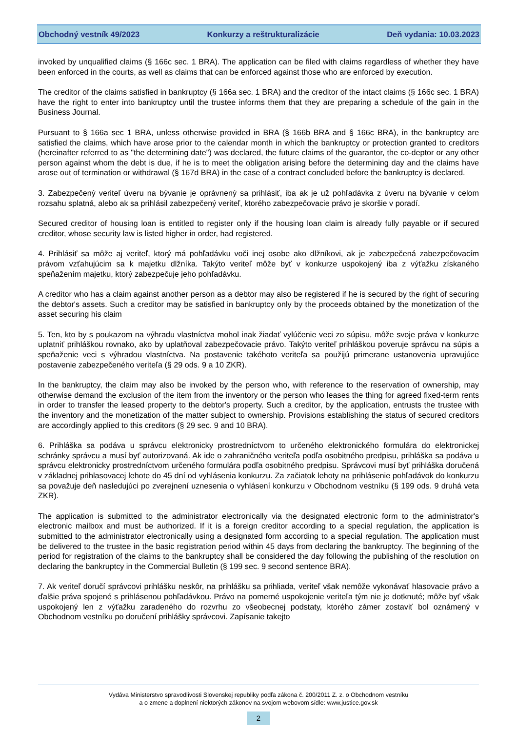Obchodný vestník 49/2023 Konkurzy a reštrukturalizácie Deň vydania: 10.03.2023
invoked by unqualified claims (§ 166c sec. 1 BRA). The application can be filed with claims regardless of whether they have been enforced in the courts, as well as claims that can be enforced against those who are enforced by execution.
The creditor of the claims satisfied in bankruptcy (§ 166a sec. 1 BRA) and the creditor of the intact claims (§ 166c sec. 1 BRA) have the right to enter into bankruptcy until the trustee informs them that they are preparing a schedule of the gain in the Business Journal.
Pursuant to § 166a sec 1 BRA, unless otherwise provided in BRA (§ 166b BRA and § 166c BRA), in the bankruptcy are satisfied the claims, which have arose prior to the calendar month in which the bankruptcy or protection granted to creditors (hereinafter referred to as "the determining date") was declared, the future claims of the guarantor, the co-deptor or any other person against whom the debt is due, if he is to meet the obligation arising before the determining day and the claims have arose out of termination or withdrawal (§ 167d BRA) in the case of a contract concluded before the bankruptcy is declared.
3. Zabezpečený veriteľ úveru na bývanie je oprávnený sa prihlásiť, iba ak je už pohľadávka z úveru na bývanie v celom rozsahu splatná, alebo ak sa prihlásil zabezpečený veriteľ, ktorého zabezpečovacie právo je skoršie v poradí.
Secured creditor of housing loan is entitled to register only if the housing loan claim is already fully payable or if secured creditor, whose security law is listed higher in order, had registered.
4. Prihlásiť sa môže aj veriteľ, ktorý má pohľadávku voči inej osobe ako dlžníkovi, ak je zabezpečená zabezpečovacím právom vzťahujúcim sa k majetku dlžníka. Takýto veriteľ môže byť v konkurze uspokojený iba z výťažku získaného speňažením majetku, ktorý zabezpečuje jeho pohľadávku.
A creditor who has a claim against another person as a debtor may also be registered if he is secured by the right of securing the debtor's assets. Such a creditor may be satisfied in bankruptcy only by the proceeds obtained by the monetization of the asset securing his claim
5. Ten, kto by s poukazom na výhradu vlastníctva mohol inak žiadať vylúčenie veci zo súpisu, môže svoje práva v konkurze uplatniť prihláškou rovnako, ako by uplatňoval zabezpečovacie právo. Takýto veriteľ prihláškou poveruje správcu na súpis a speňaženie veci s výhradou vlastníctva. Na postavenie takéhoto veriteľa sa použijú primerane ustanovenia upravujúce postavenie zabezpečeného veriteľa (§ 29 ods. 9 a 10 ZKR).
In the bankruptcy, the claim may also be invoked by the person who, with reference to the reservation of ownership, may otherwise demand the exclusion of the item from the inventory or the person who leases the thing for agreed fixed-term rents in order to transfer the leased property to the debtor's property. Such a creditor, by the application, entrusts the trustee with the inventory and the monetization of the matter subject to ownership. Provisions establishing the status of secured creditors are accordingly applied to this creditors (§ 29 sec. 9 and 10 BRA).
6. Prihláška sa podáva u správcu elektronicky prostredníctvom to určeného elektronického formulára do elektronickej schránky správcu a musí byť autorizovaná. Ak ide o zahraničného veriteľa podľa osobitného predpisu, prihláška sa podáva u správcu elektronicky prostredníctvom určeného formulára podľa osobitného predpisu. Správcovi musí byť prihláška doručená v základnej prihlasovacej lehote do 45 dní od vyhlásenia konkurzu. Za začiatok lehoty na prihlásenie pohľadávok do konkurzu sa považuje deň nasledujúci po zverejnení uznesenia o vyhlásení konkurzu v Obchodnom vestníku (§ 199 ods. 9 druhá veta ZKR).
The application is submitted to the administrator electronically via the designated electronic form to the administrator's electronic mailbox and must be authorized. If it is a foreign creditor according to a special regulation, the application is submitted to the administrator electronically using a designated form according to a special regulation. The application must be delivered to the trustee in the basic registration period within 45 days from declaring the bankruptcy. The beginning of the period for registration of the claims to the bankruptcy shall be considered the day following the publishing of the resolution on declaring the bankruptcy in the Commercial Bulletin (§ 199 sec. 9 second sentence BRA).
7. Ak veriteľ doručí správcovi prihlášku neskôr, na prihlášku sa prihliada, veriteľ však nemôže vykonávať hlasovacie právo a ďalšie práva spojené s prihlásenou pohľadávkou. Právo na pomerné uspokojenie veriteľa tým nie je dotknuté; môže byť však uspokojený len z výťažku zaradeného do rozvrhu zo všeobecnej podstaty, ktorého zámer zostaviť bol oznámený v Obchodnom vestníku po doručení prihlášky správcovi. Zapísanie takejto
Vydáva Ministerstvo spravodlivosti Slovenskej republiky podľa zákona č. 200/2011 Z. z. o Obchodnom vestníku
a o zmene a doplnení niektorých zákonov na svojom webovom sídle: www.justice.gov.sk
2